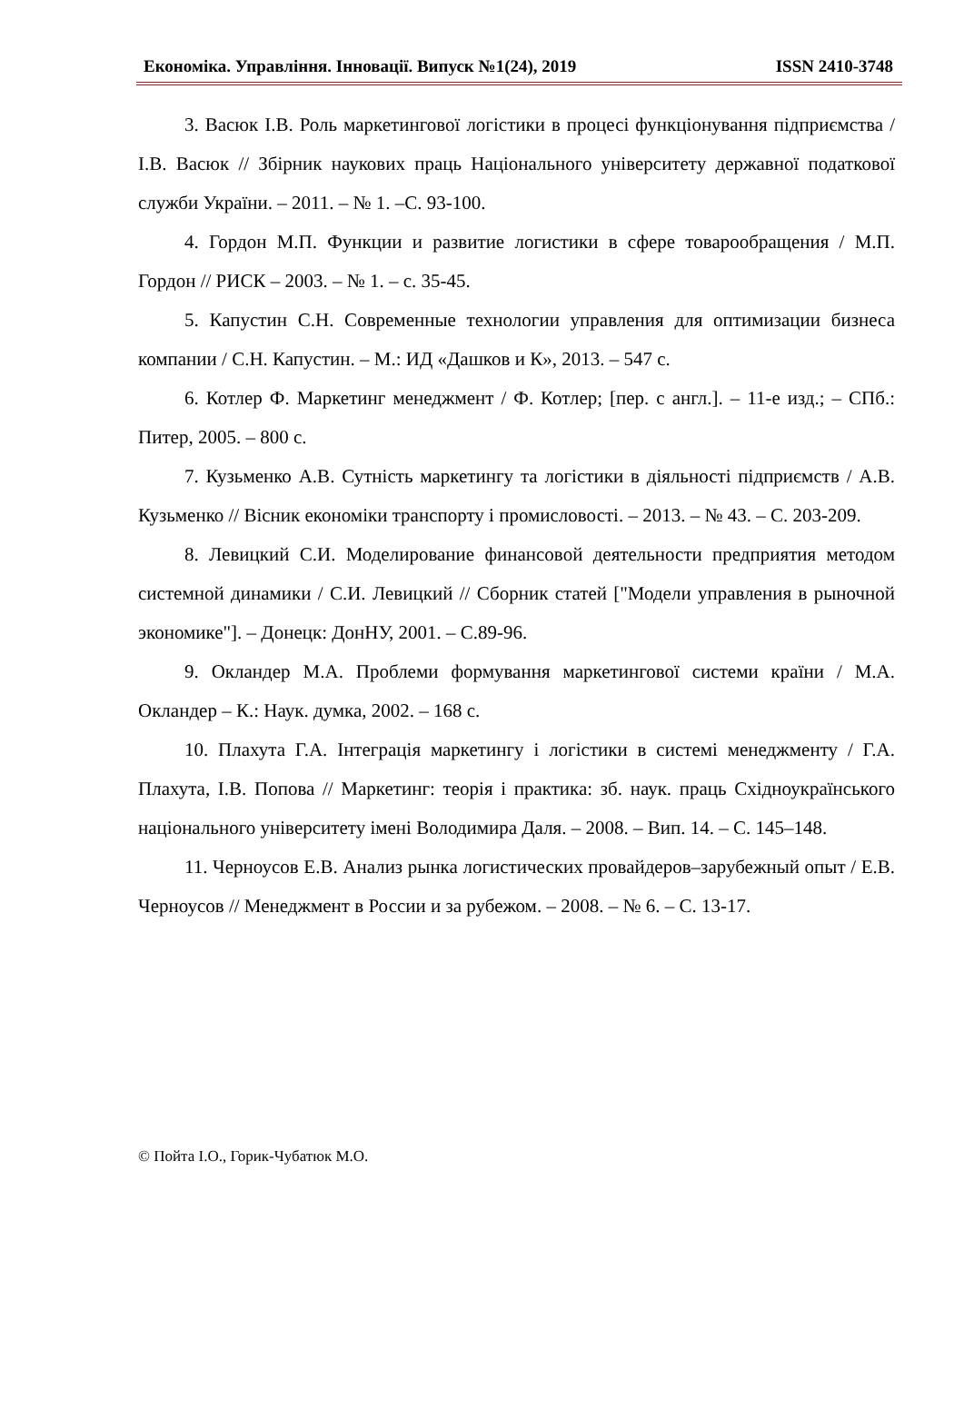Економіка. Управління. Інновації. Випуск №1(24), 2019 ISSN 2410-3748
3. Васюк І.В. Роль маркетингової логістики в процесі функціонування підприємства / І.В. Васюк // Збірник наукових праць Національного університету державної податкової служби України. – 2011. – № 1. –С. 93-100.
4. Гордон М.П. Функции и развитие логистики в сфере товарообращения / М.П. Гордон // РИСК – 2003. – № 1. – с. 35-45.
5. Капустин С.Н. Современные технологии управления для оптимизации бизнеса компании / С.Н. Капустин. – М.: ИД «Дашков и К», 2013. – 547 с.
6. Котлер Ф. Маркетинг менеджмент / Ф. Котлер; [пер. с англ.]. – 11-е изд.; – СПб.: Питер, 2005. – 800 с.
7. Кузьменко А.В. Сутність маркетингу та логістики в діяльності підприємств / А.В. Кузьменко // Вісник економіки транспорту і промисловості. – 2013. – № 43. – С. 203-209.
8. Левицкий С.И. Моделирование финансовой деятельности предприятия методом системной динамики / С.И. Левицкий // Сборник статей ["Модели управления в рыночной экономике"]. – Донецк: ДонНУ, 2001. – С.89-96.
9. Окландер М.А. Проблеми формування маркетингової системи країни / М.А. Окландер – К.: Наук. думка, 2002. – 168 с.
10. Плахута Г.А. Інтеграція маркетингу і логістики в системі менеджменту / Г.А. Плахута, І.В. Попова // Маркетинг: теорія і практика: зб. наук. праць Східноукраїнського національного університету імені Володимира Даля. – 2008. – Вип. 14. – С. 145–148.
11. Черноусов Е.В. Анализ рынка логистических провайдеров–зарубежный опыт / Е.В. Черноусов // Менеджмент в России и за рубежом. – 2008. – № 6. – С. 13-17.
© Пойта І.О., Горик-Чубатюк М.О.